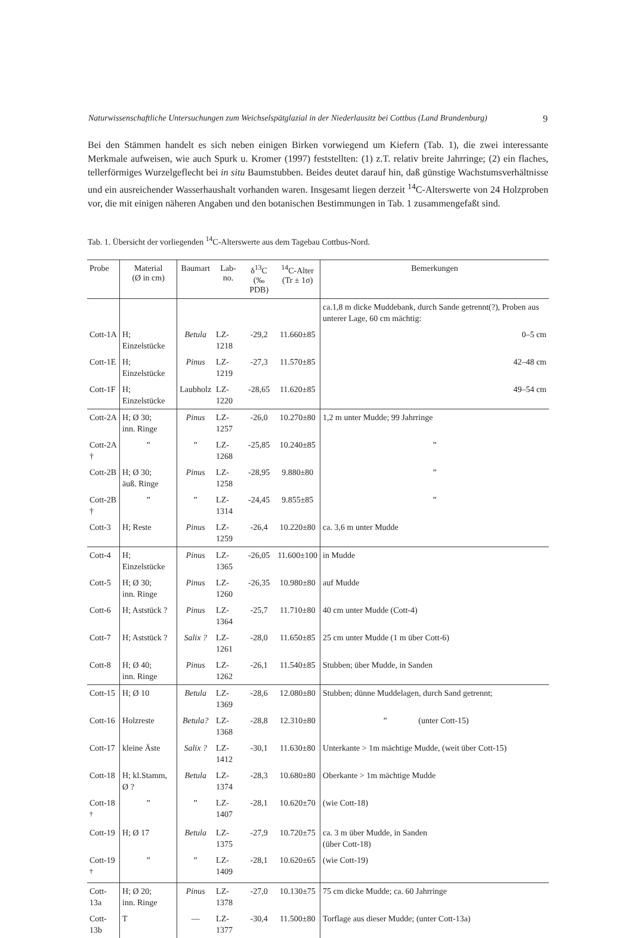Naturwissenschaftliche Untersuchungen zum Weichselspätglazial in der Niederlausitz bei Cottbus (Land Brandenburg) 9
Bei den Stämmen handelt es sich neben einigen Birken vorwiegend um Kiefern (Tab. 1), die zwei interessante Merkmale aufweisen, wie auch Spurk u. Kromer (1997) feststellten: (1) z.T. relativ breite Jahrringe; (2) ein flaches, tellerförmiges Wurzelgeflecht bei in situ Baumstubben. Beides deutet darauf hin, daß günstige Wachstumsverhältnisse und ein ausreichender Wasserhaushalt vorhanden waren. Insgesamt liegen derzeit <sup>14</sup>C-Alterswerte von 24 Holzproben vor, die mit einigen näheren Angaben und den botanischen Bestimmungen in Tab. 1 zusammengefaßt sind.
Tab. 1. Übersicht der vorliegenden <sup>14</sup>C-Alterswerte aus dem Tagebau Cottbus-Nord.
| Probe | Material (Ø in cm) | Baumart | Lab-no. | δ<sup>13</sup>C (‰ PDB) | <sup>14</sup>C-Alter (Tr ± 1σ) | Bemerkungen |
| --- | --- | --- | --- | --- | --- | --- |
| | | | | | | ca.1,8 m dicke Muddebank, durch Sande getrennt(?), Proben aus unterer Lage, 60 cm mächtig: |
| Cott-1A | H; Einzelstücke | Betula | LZ-1218 | -29,2 | 11.660±85 | 0–5 cm |
| Cott-1E | H; Einzelstücke | Pinus | LZ-1219 | -27,3 | 11.570±85 | 42–48 cm |
| Cott-1F | H; Einzelstücke | Laubholz | LZ-1220 | -28,65 | 11.620±85 | 49–54 cm |
| Cott-2A | H; Ø 30; inn. Ringe | Pinus | LZ-1257 | -26,0 | 10.270±80 | 1,2 m unter Mudde; 99 Jahrringe |
| Cott-2A † | ” | ” | LZ-1268 | -25,85 | 10.240±85 | ” |
| Cott-2B | H; Ø 30; äuß. Ringe | Pinus | LZ-1258 | -28,95 | 9.880±80 | ” |
| Cott-2B † | ” | ” | LZ-1314 | -24,45 | 9.855±85 | ” |
| Cott-3 | H; Reste | Pinus | LZ-1259 | -26,4 | 10.220±80 | ca. 3,6 m unter Mudde |
| Cott-4 | H; Einzelstücke | Pinus | LZ-1365 | -26,05 | 11.600±100 | in Mudde |
| Cott-5 | H; Ø 30; inn. Ringe | Pinus | LZ-1260 | -26,35 | 10.980±80 | auf Mudde |
| Cott-6 | H; Aststück ? | Pinus | LZ-1364 | -25,7 | 11.710±80 | 40 cm unter Mudde (Cott-4) |
| Cott-7 | H; Aststück ? | Salix ? | LZ-1261 | -28,0 | 11.650±85 | 25 cm unter Mudde (1 m über Cott-6) |
| Cott-8 | H; Ø 40; inn. Ringe | Pinus | LZ-1262 | -26,1 | 11.540±85 | Stubben; über Mudde, in Sanden |
| Cott-15 | H; Ø 10 | Betula | LZ-1369 | -28,6 | 12.080±80 | Stubben; dünne Muddelagen, durch Sand getrennt; |
| Cott-16 | Holzreste | Betula? | LZ-1368 | -28,8 | 12.310±80 | ” (unter Cott-15) |
| Cott-17 | kleine Äste | Salix ? | LZ-1412 | -30,1 | 11.630±80 | Unterkante > 1m mächtige Mudde, (weit über Cott-15) |
| Cott-18 | H; kl.Stamm, Ø ? | Betula | LZ-1374 | -28,3 | 10.680±80 | Oberkante > 1m mächtige Mudde |
| Cott-18 <sup>†</sup> | ” | ” | LZ-1407 | -28,1 | 10.620±70 | (wie Cott-18) |
| Cott-19 | H; Ø 17 | Betula | LZ-1375 | -27,9 | 10.720±75 | ca. 3 m über Mudde, in Sanden (über Cott-18) |
| Cott-19 <sup>†</sup> | ” | ” | LZ-1409 | -28,1 | 10.620±65 | (wie Cott-19) |
| Cott-13a | H; Ø 20; inn. Ringe | Pinus | LZ-1378 | -27,0 | 10.130±75 | 75 cm dicke Mudde; ca. 60 Jahrringe |
| Cott-13b | T | — | LZ-1377 | -30,4 | 11.500±80 | Torflage aus dieser Mudde; (unter Cott-13a) |